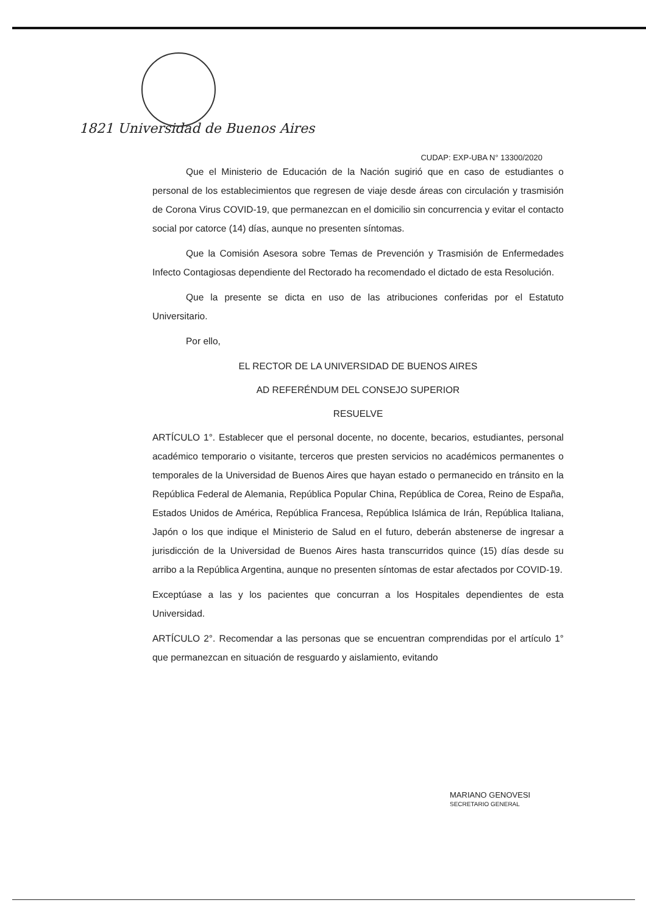1821 Universidad de Buenos Aires
CUDAP: EXP-UBA N° 13300/2020
Que el Ministerio de Educación de la Nación sugirió que en caso de estudiantes o personal de los establecimientos que regresen de viaje desde áreas con circulación y trasmisión de Corona Virus COVID-19, que permanezcan en el domicilio sin concurrencia y evitar el contacto social por catorce (14) días, aunque no presenten síntomas.
Que la Comisión Asesora sobre Temas de Prevención y Trasmisión de Enfermedades Infecto Contagiosas dependiente del Rectorado ha recomendado el dictado de esta Resolución.
Que la presente se dicta en uso de las atribuciones conferidas por el Estatuto Universitario.
Por ello,
EL RECTOR DE LA UNIVERSIDAD DE BUENOS AIRES
AD REFERÉNDUM DEL CONSEJO SUPERIOR
RESUELVE
ARTÍCULO 1°. Establecer que el personal docente, no docente, becarios, estudiantes, personal académico temporario o visitante, terceros que presten servicios no académicos permanentes o temporales de la Universidad de Buenos Aires que hayan estado o permanecido en tránsito en la República Federal de Alemania, República Popular China, República de Corea, Reino de España, Estados Unidos de América, República Francesa, República Islámica de Irán, República Italiana, Japón o los que indique el Ministerio de Salud en el futuro, deberán abstenerse de ingresar a jurisdicción de la Universidad de Buenos Aires hasta transcurridos quince (15) días desde su arribo a la República Argentina, aunque no presenten síntomas de estar afectados por COVID-19.
Exceptúase a las y los pacientes que concurran a los Hospitales dependientes de esta Universidad.
ARTÍCULO 2°. Recomendar a las personas que se encuentran comprendidas por el artículo 1° que permanezcan en situación de resguardo y aislamiento, evitando
MARIANO GENOVESI
SECRETARIO GENERAL